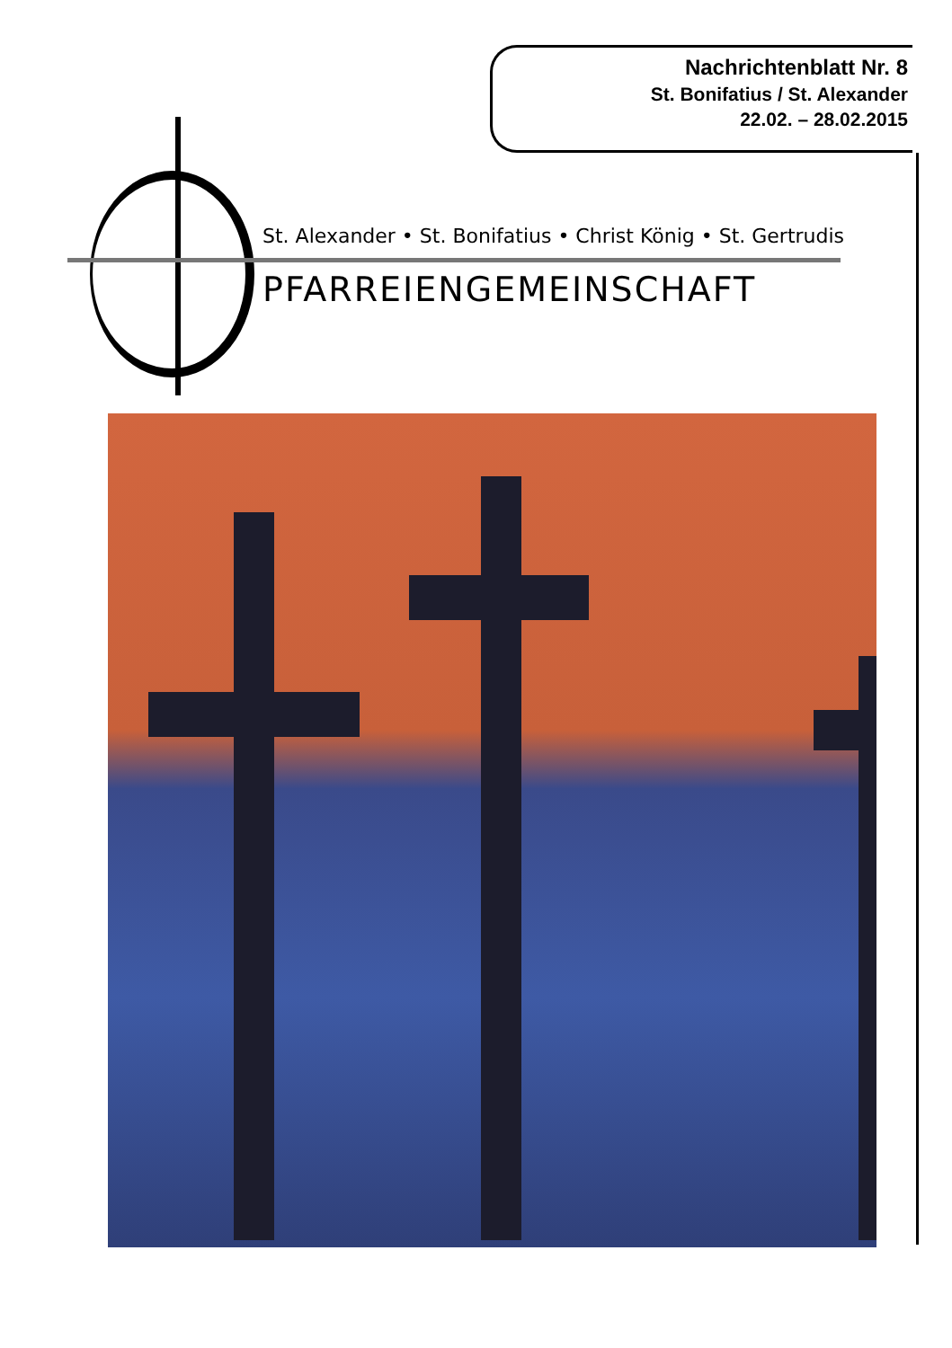Nachrichtenblatt Nr. 8
St. Bonifatius / St. Alexander
22.02. – 28.02.2015
St. Alexander • St. Bonifatius • Christ König • St. Gertrudis
PFARREIENGEMEINSCHAFT